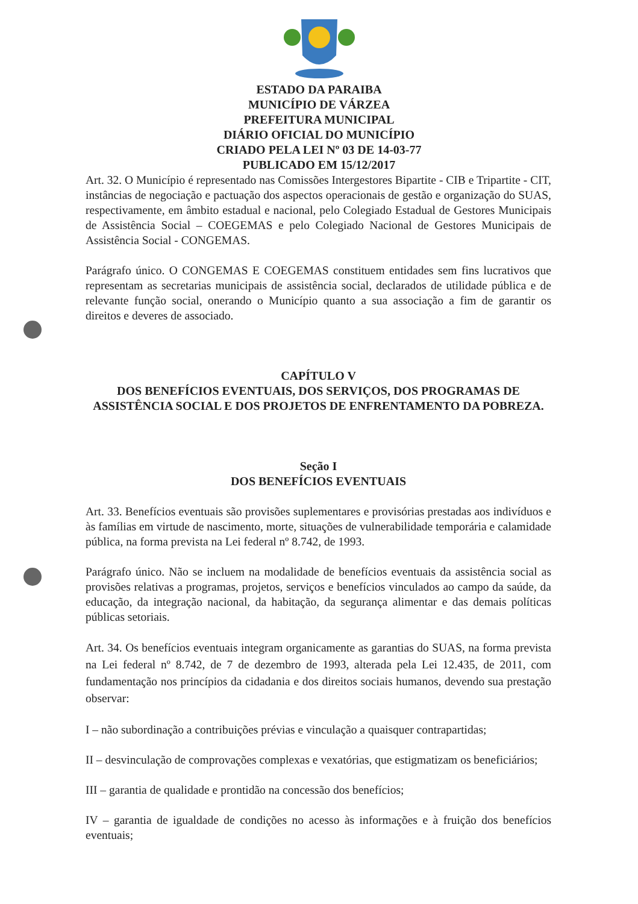ESTADO DA PARAIBA
MUNICÍPIO DE VÁRZEA
PREFEITURA MUNICIPAL
DIÁRIO OFICIAL DO MUNICÍPIO
CRIADO PELA LEI Nº 03 DE 14-03-77
PUBLICADO EM 15/12/2017
Art. 32. O Município é representado nas Comissões Intergestores Bipartite - CIB e Tripartite - CIT, instâncias de negociação e pactuação dos aspectos operacionais de gestão e organização do SUAS, respectivamente, em âmbito estadual e nacional, pelo Colegiado Estadual de Gestores Municipais de Assistência Social – COEGEMAS e pelo Colegiado Nacional de Gestores Municipais de Assistência Social - CONGEMAS.
Parágrafo único. O CONGEMAS E COEGEMAS constituem entidades sem fins lucrativos que representam as secretarias municipais de assistência social, declarados de utilidade pública e de relevante função social, onerando o Município quanto a sua associação a fim de garantir os direitos e deveres de associado.
CAPÍTULO V
DOS BENEFÍCIOS EVENTUAIS, DOS SERVIÇOS, DOS PROGRAMAS DE ASSISTÊNCIA SOCIAL E DOS PROJETOS DE ENFRENTAMENTO DA POBREZA.
Seção I
DOS BENEFÍCIOS EVENTUAIS
Art. 33. Benefícios eventuais são provisões suplementares e provisórias prestadas aos indivíduos e às famílias em virtude de nascimento, morte, situações de vulnerabilidade temporária e calamidade pública, na forma prevista na Lei federal nº 8.742, de 1993.
Parágrafo único. Não se incluem na modalidade de benefícios eventuais da assistência social as provisões relativas a programas, projetos, serviços e benefícios vinculados ao campo da saúde, da educação, da integração nacional, da habitação, da segurança alimentar e das demais políticas públicas setoriais.
Art. 34. Os benefícios eventuais integram organicamente as garantias do SUAS, na forma prevista na Lei federal nº 8.742, de 7 de dezembro de 1993, alterada pela Lei 12.435, de 2011, com fundamentação nos princípios da cidadania e dos direitos sociais humanos, devendo sua prestação observar:
I – não subordinação a contribuições prévias e vinculação a quaisquer contrapartidas;
II – desvinculação de comprovações complexas e vexatórias, que estigmatizam os beneficiários;
III – garantia de qualidade e prontidão na concessão dos benefícios;
IV – garantia de igualdade de condições no acesso às informações e à fruição dos benefícios eventuais;